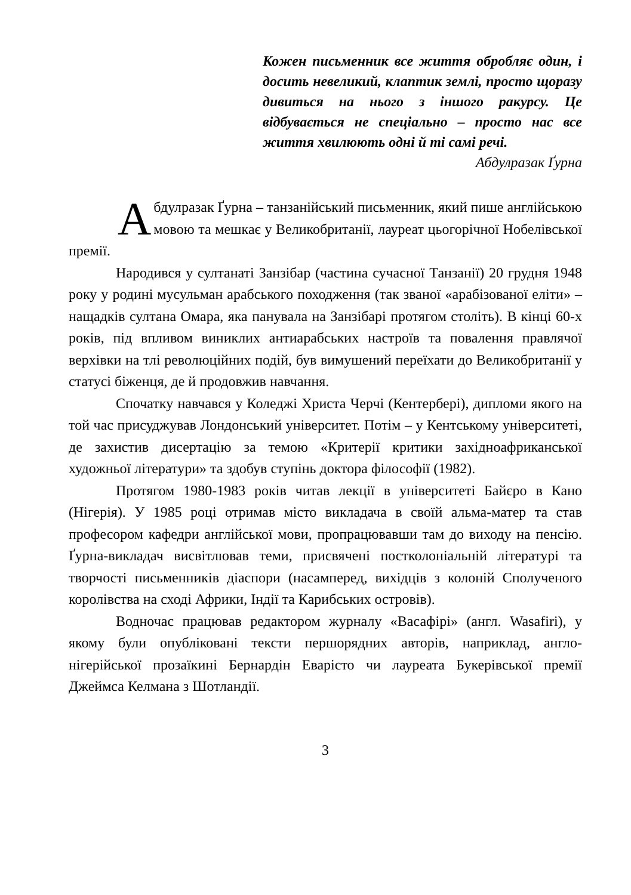Кожен письменник все життя обробляє один, і досить невеликий, клаптик землі, просто щоразу дивиться на нього з іншого ракурсу. Це відбувається не спеціально – просто нас все життя хвилюють одні й ті самі речі.
Абдулразак Ґурна
Абдулразак Ґурна – танзанійський письменник, який пише англійською мовою та мешкає у Великобританії, лауреат цьогорічної Нобелівської премії.
Народився у султанаті Занзібар (частина сучасної Танзанії) 20 грудня 1948 року у родині мусульман арабського походження (так званої «арабізованої еліти» – нащадків султана Омара, яка панувала на Занзібарі протягом століть). В кінці 60-х років, під впливом виниклих антиарабських настроїв та повалення правлячої верхівки на тлі революційних подій, був вимушений переїхати до Великобританії у статусі біженця, де й продовжив навчання.
Спочатку навчався у Коледжі Христа Черчі (Кентербері), дипломи якого на той час присуджував Лондонський університет. Потім – у Кентському університеті, де захистив дисертацію за темою «Критерії критики західноафриканської художньої літератури» та здобув ступінь доктора філософії (1982).
Протягом 1980-1983 років читав лекції в університеті Байєро в Кано (Нігерія). У 1985 році отримав місто викладача в своїй альма-матер та став професором кафедри англійської мови, пропрацювавши там до виходу на пенсію. Ґурна-викладач висвітлював теми, присвячені постколоніальній літературі та творчості письменників діаспори (насамперед, вихідців з колоній Сполученого королівства на сході Африки, Індії та Карибських островів).
Водночас працював редактором журналу «Васафірі» (англ. Wasafiri), у якому були опубліковані тексти першорядних авторів, наприклад, англо-нігерійської прозаїкині Бернардін Еварісто чи лауреата Букерівської премії Джеймса Келмана з Шотландії.
3